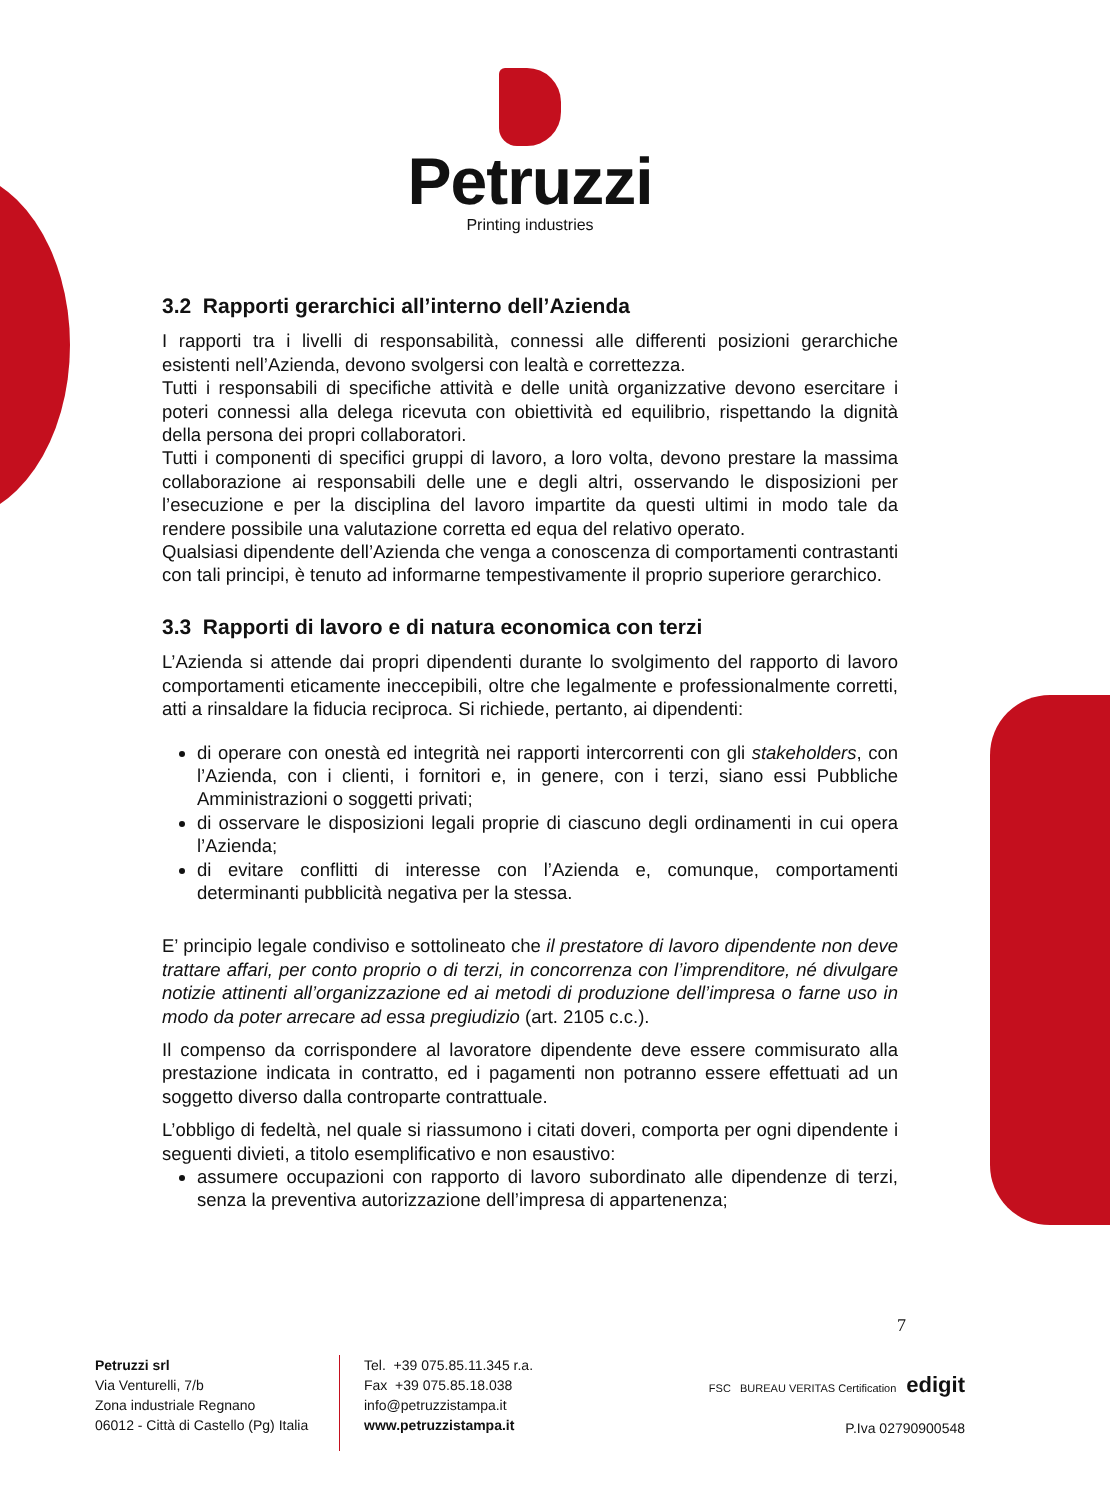Petruzzi
Printing industries
3.2 Rapporti gerarchici all’interno dell’Azienda
I rapporti tra i livelli di responsabilità, connessi alle differenti posizioni gerarchiche esistenti nell’Azienda, devono svolgersi con lealtà e correttezza.
Tutti i responsabili di specifiche attività e delle unità organizzative devono esercitare i poteri connessi alla delega ricevuta con obiettività ed equilibrio, rispettando la dignità della persona dei propri collaboratori.
Tutti i componenti di specifici gruppi di lavoro, a loro volta, devono prestare la massima collaborazione ai responsabili delle une e degli altri, osservando le disposizioni per l’esecuzione e per la disciplina del lavoro impartite da questi ultimi in modo tale da rendere possibile una valutazione corretta ed equa del relativo operato.
Qualsiasi dipendente dell’Azienda che venga a conoscenza di comportamenti contrastanti con tali principi, è tenuto ad informarne tempestivamente il proprio superiore gerarchico.
3.3 Rapporti di lavoro e di natura economica con terzi
L’Azienda si attende dai propri dipendenti durante lo svolgimento del rapporto di lavoro comportamenti eticamente ineccepibili, oltre che legalmente e professionalmente corretti, atti a rinsaldare la fiducia reciproca. Si richiede, pertanto, ai dipendenti:
di operare con onestà ed integrità nei rapporti intercorrenti con gli stakeholders, con l’Azienda, con i clienti, i fornitori e, in genere, con i terzi, siano essi Pubbliche Amministrazioni o soggetti privati;
di osservare le disposizioni legali proprie di ciascuno degli ordinamenti in cui opera l’Azienda;
di evitare conflitti di interesse con l’Azienda e, comunque, comportamenti determinanti pubblicità negativa per la stessa.
E’ principio legale condiviso e sottolineato che il prestatore di lavoro dipendente non deve trattare affari, per conto proprio o di terzi, in concorrenza con l’imprenditore, né divulgare notizie attinenti all’organizzazione ed ai metodi di produzione dell’impresa o farne uso in modo da poter arrecare ad essa pregiudizio (art. 2105 c.c.).
Il compenso da corrispondere al lavoratore dipendente deve essere commisurato alla prestazione indicata in contratto, ed i pagamenti non potranno essere effettuati ad un soggetto diverso dalla controparte contrattuale.
L’obbligo di fedeltà, nel quale si riassumono i citati doveri, comporta per ogni dipendente i seguenti divieti, a titolo esemplificativo e non esaustivo:
assumere occupazioni con rapporto di lavoro subordinato alle dipendenze di terzi, senza la preventiva autorizzazione dell’impresa di appartenenza;
7
Petruzzi srl
Via Venturelli, 7/b
Zona industriale Regnano
06012 - Città di Castello (Pg) Italia
Tel. +39 075.85.11.345 r.a.
Fax +39 075.85.18.038
info@petruzzistampa.it
www.petruzzistampa.it
FSC BUREAU VERITAS Certification edigit
P.Iva 02790900548